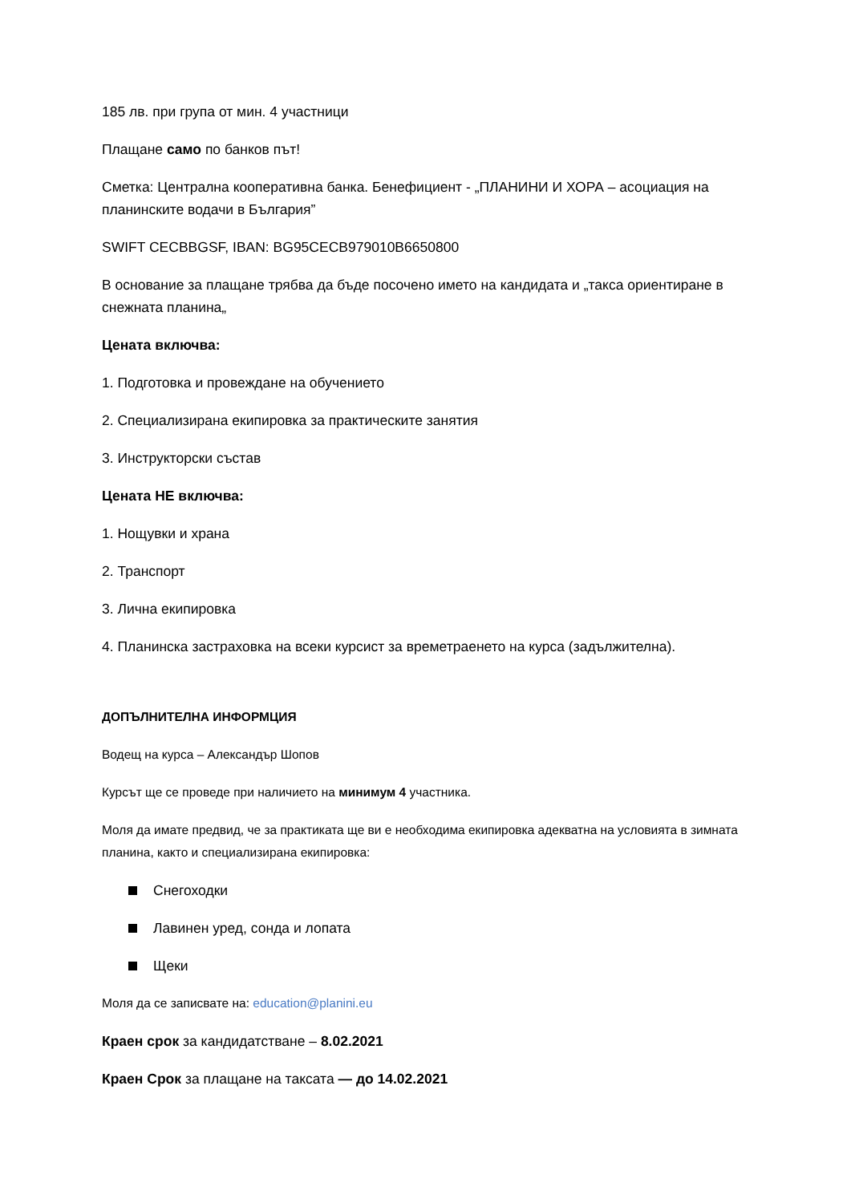185 лв. при група от мин. 4 участници
Плащане само по банков път!
Сметка: Централна кооперативна банка. Бенефициент - „ПЛАНИНИ И ХОРА – асоциация на планинските водачи в България”
SWIFT CECBBGSF, IBAN: BG95CECB979010B6650800
В основание за плащане трябва да бъде посочено името на кандидата и „такса ориентиране в снежната планина„
Цената включва:
1. Подготовка и провеждане на обучението
2. Специализирана екипировка за практическите занятия
3. Инструкторски състав
Цената НЕ включва:
1. Нощувки и храна
2. Транспорт
3. Лична екипировка
4. Планинска застраховка на всеки курсист за времетраенето на курса (задължителна).
ДОПЪЛНИТЕЛНА ИНФОРМЦИЯ
Водещ на курса – Александър Шопов
Курсът ще се проведе при наличието на минимум 4 участника.
Моля да имате предвид, че за практиката ще ви е необходима екипировка адекватна на условията в зимната планина, както и специализирана екипировка:
Снегоходки
Лавинен уред, сонда и лопата
Щеки
Моля да се записвате на: education@planini.eu
Краен срок за кандидатстване – 8.02.2021
Краен Срок за плащане на таксата — до 14.02.2021